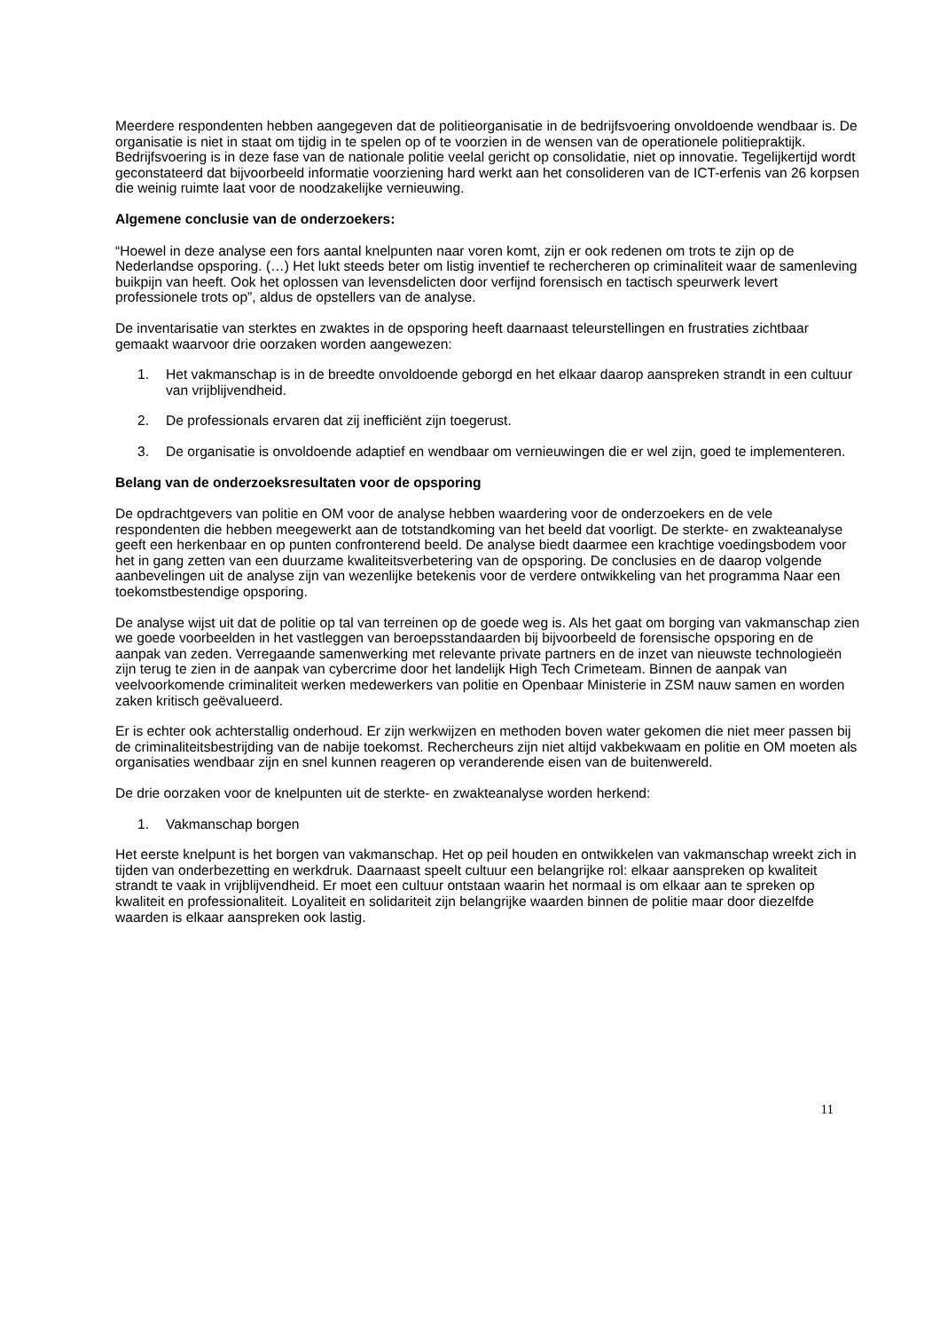Meerdere respondenten hebben aangegeven dat de politieorganisatie in de bedrijfsvoering onvoldoende wendbaar is. De organisatie is niet in staat om tijdig in te spelen op of te voorzien in de wensen van de operationele politiepraktijk. Bedrijfsvoering is in deze fase van de nationale politie veelal gericht op consolidatie, niet op innovatie. Tegelijkertijd wordt geconstateerd dat bijvoorbeeld informatie voorziening hard werkt aan het consolideren van de ICT-erfenis van 26 korpsen die weinig ruimte laat voor de noodzakelijke vernieuwing.
Algemene conclusie van de onderzoekers:
“Hoewel in deze analyse een fors aantal knelpunten naar voren komt, zijn er ook redenen om trots te zijn op de Nederlandse opsporing. (…) Het lukt steeds beter om listig inventief te rechercheren op criminaliteit waar de samenleving buikpijn van heeft. Ook het oplossen van levensdelicten door verfijnd forensisch en tactisch speurwerk levert professionele trots op”, aldus de opstellers van de analyse.
De inventarisatie van sterktes en zwaktes in de opsporing heeft daarnaast teleurstellingen en frustraties zichtbaar gemaakt waarvoor drie oorzaken worden aangewezen:
1. Het vakmanschap is in de breedte onvoldoende geborgd en het elkaar daarop aanspreken strandt in een cultuur van vrijblijvendheid.
2. De professionals ervaren dat zij inefficiënt zijn toegerust.
3. De organisatie is onvoldoende adaptief en wendbaar om vernieuwingen die er wel zijn, goed te implementeren.
Belang van de onderzoeksresultaten voor de opsporing
De opdrachtgevers van politie en OM voor de analyse hebben waardering voor de onderzoekers en de vele respondenten die hebben meegewerkt aan de totstandkoming van het beeld dat voorligt. De sterkte- en zwakteanalyse geeft een herkenbaar en op punten confronterend beeld. De analyse biedt daarmee een krachtige voedingsbodem voor het in gang zetten van een duurzame kwaliteitsverbetering van de opsporing. De conclusies en de daarop volgende aanbevelingen uit de analyse zijn van wezenlijke betekenis voor de verdere ontwikkeling van het programma Naar een toekomstbestendige opsporing.
De analyse wijst uit dat de politie op tal van terreinen op de goede weg is. Als het gaat om borging van vakmanschap zien we goede voorbeelden in het vastleggen van beroepsstandaarden bij bijvoorbeeld de forensische opsporing en de aanpak van zeden. Verregaande samenwerking met relevante private partners en de inzet van nieuwste technologieën zijn terug te zien in de aanpak van cybercrime door het landelijk High Tech Crimeteam. Binnen de aanpak van veelvoorkomende criminaliteit werken medewerkers van politie en Openbaar Ministerie in ZSM nauw samen en worden zaken kritisch geëvalueerd.
Er is echter ook achterstallig onderhoud. Er zijn werkwijzen en methoden boven water gekomen die niet meer passen bij de criminaliteitsbestrijding van de nabije toekomst. Rechercheurs zijn niet altijd vakbekwaam en politie en OM moeten als organisaties wendbaar zijn en snel kunnen reageren op veranderende eisen van de buitenwereld.
De drie oorzaken voor de knelpunten uit de sterkte- en zwakteanalyse worden herkend:
1. Vakmanschap borgen
Het eerste knelpunt is het borgen van vakmanschap. Het op peil houden en ontwikkelen van vakmanschap wreekt zich in tijden van onderbezetting en werkdruk. Daarnaast speelt cultuur een belangrijke rol: elkaar aanspreken op kwaliteit strandt te vaak in vrijblijvendheid. Er moet een cultuur ontstaan waarin het normaal is om elkaar aan te spreken op kwaliteit en professionaliteit. Loyaliteit en solidariteit zijn belangrijke waarden binnen de politie maar door diezelfde waarden is elkaar aanspreken ook lastig.
11